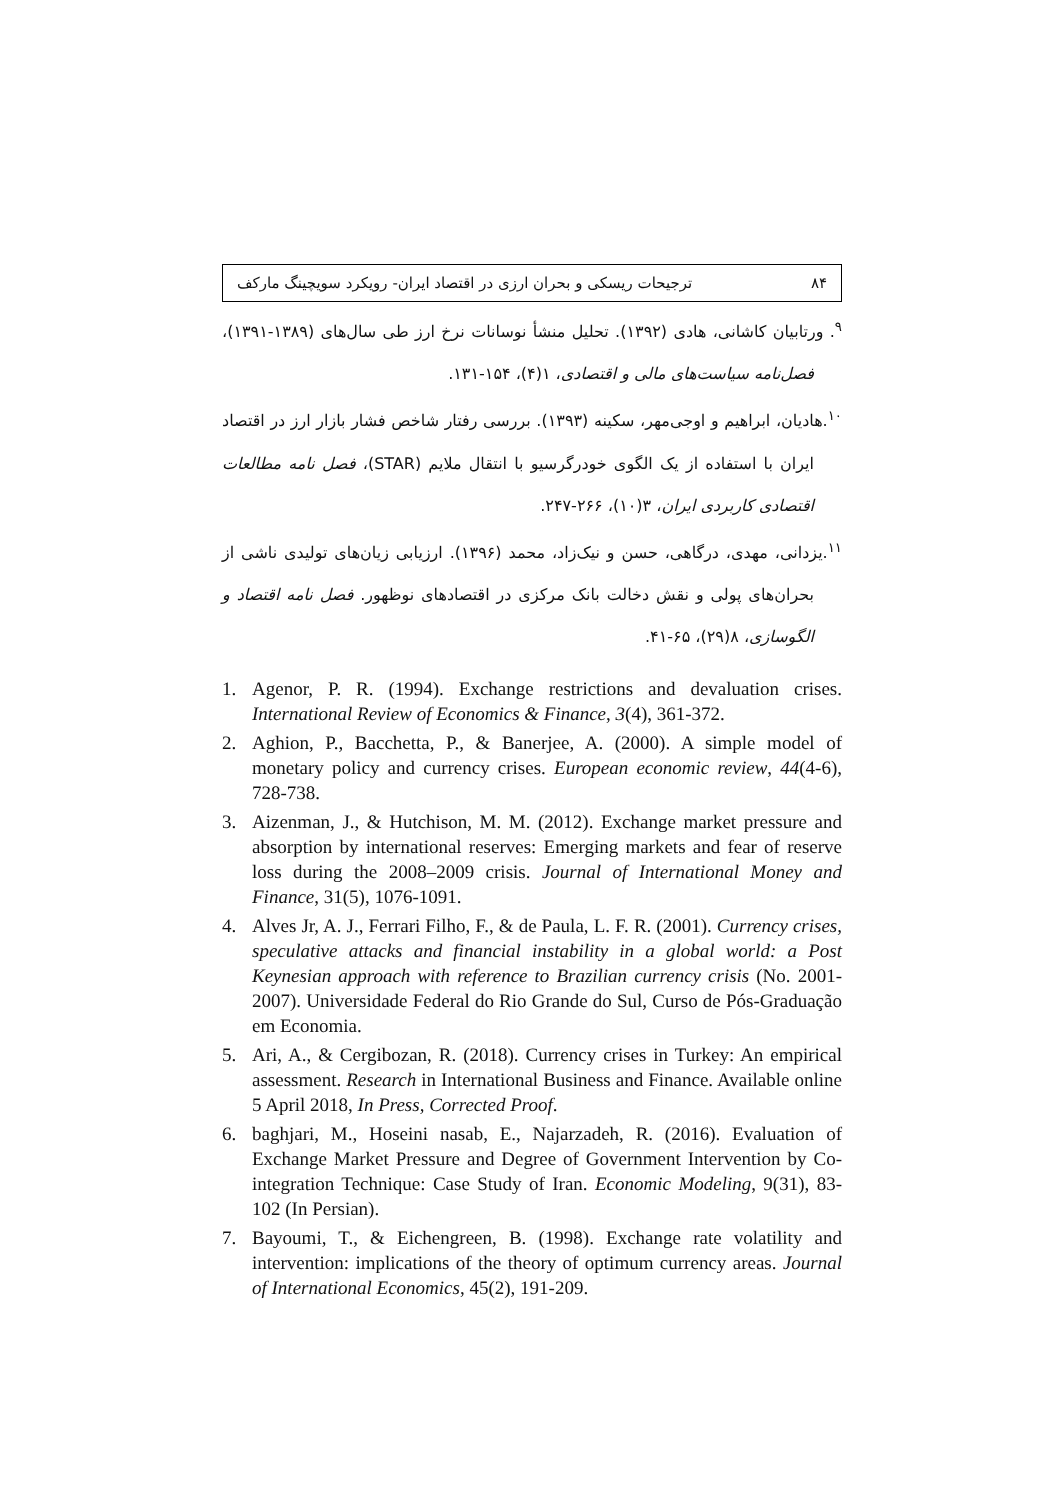۸۴ ترجیحات ریسکی و بحران ارزی در اقتصاد ایران- رویکرد سویچینگ مارکف
<sup>۹</sup>. ورتابیان کاشانی، هادی (۱۳۹۲). تحلیل منشأ نوسانات نرخ ارز طی سال‌های (۱۳۸۹-۱۳۹۱)، فصل‌نامه سیاست‌های مالی و اقتصادی، ۱(۴)، ۱۵۴-۱۳۱.
<sup>۱۰</sup>.هادیان، ابراهیم و اوجی‌مهر، سکینه (۱۳۹۳). بررسی رفتار شاخص فشار بازار ارز در اقتصاد ایران با استفاده از یک الگوی خودرگرسیو با انتقال ملایم (STAR)، فصل نامه مطالعات اقتصادی کاربردی ایران، ۳(۱۰)، ۲۶۶-۲۴۷.
<sup>۱۱</sup>.یزدانی، مهدی، درگاهی، حسن و نیک‌زاد، محمد (۱۳۹۶). ارزیابی زیان‌های تولیدی ناشی از بحران‌های پولی و نقش دخالت بانک مرکزی در اقتصادهای نوظهور. فصل نامه اقتصاد و الگوسازی، ۸(۲۹)، ۶۵-۴۱.
1. Agenor, P. R. (1994). Exchange restrictions and devaluation crises. International Review of Economics & Finance, 3(4), 361-372.
2. Aghion, P., Bacchetta, P., & Banerjee, A. (2000). A simple model of monetary policy and currency crises. European economic review, 44(4-6), 728-738.
3. Aizenman, J., & Hutchison, M. M. (2012). Exchange market pressure and absorption by international reserves: Emerging markets and fear of reserve loss during the 2008–2009 crisis. Journal of International Money and Finance, 31(5), 1076-1091.
4. Alves Jr, A. J., Ferrari Filho, F., & de Paula, L. F. R. (2001). Currency crises, speculative attacks and financial instability in a global world: a Post Keynesian approach with reference to Brazilian currency crisis (No. 2001-2007). Universidade Federal do Rio Grande do Sul, Curso de Pós-Graduação em Economia.
5. Ari, A., & Cergibozan, R. (2018). Currency crises in Turkey: An empirical assessment. Research in International Business and Finance. Available online 5 April 2018, In Press, Corrected Proof.
6. baghjari, M., Hoseini nasab, E., Najarzadeh, R. (2016). Evaluation of Exchange Market Pressure and Degree of Government Intervention by Co-integration Technique: Case Study of Iran. Economic Modeling, 9(31), 83-102 (In Persian).
7. Bayoumi, T., & Eichengreen, B. (1998). Exchange rate volatility and intervention: implications of the theory of optimum currency areas. Journal of International Economics, 45(2), 191-209.